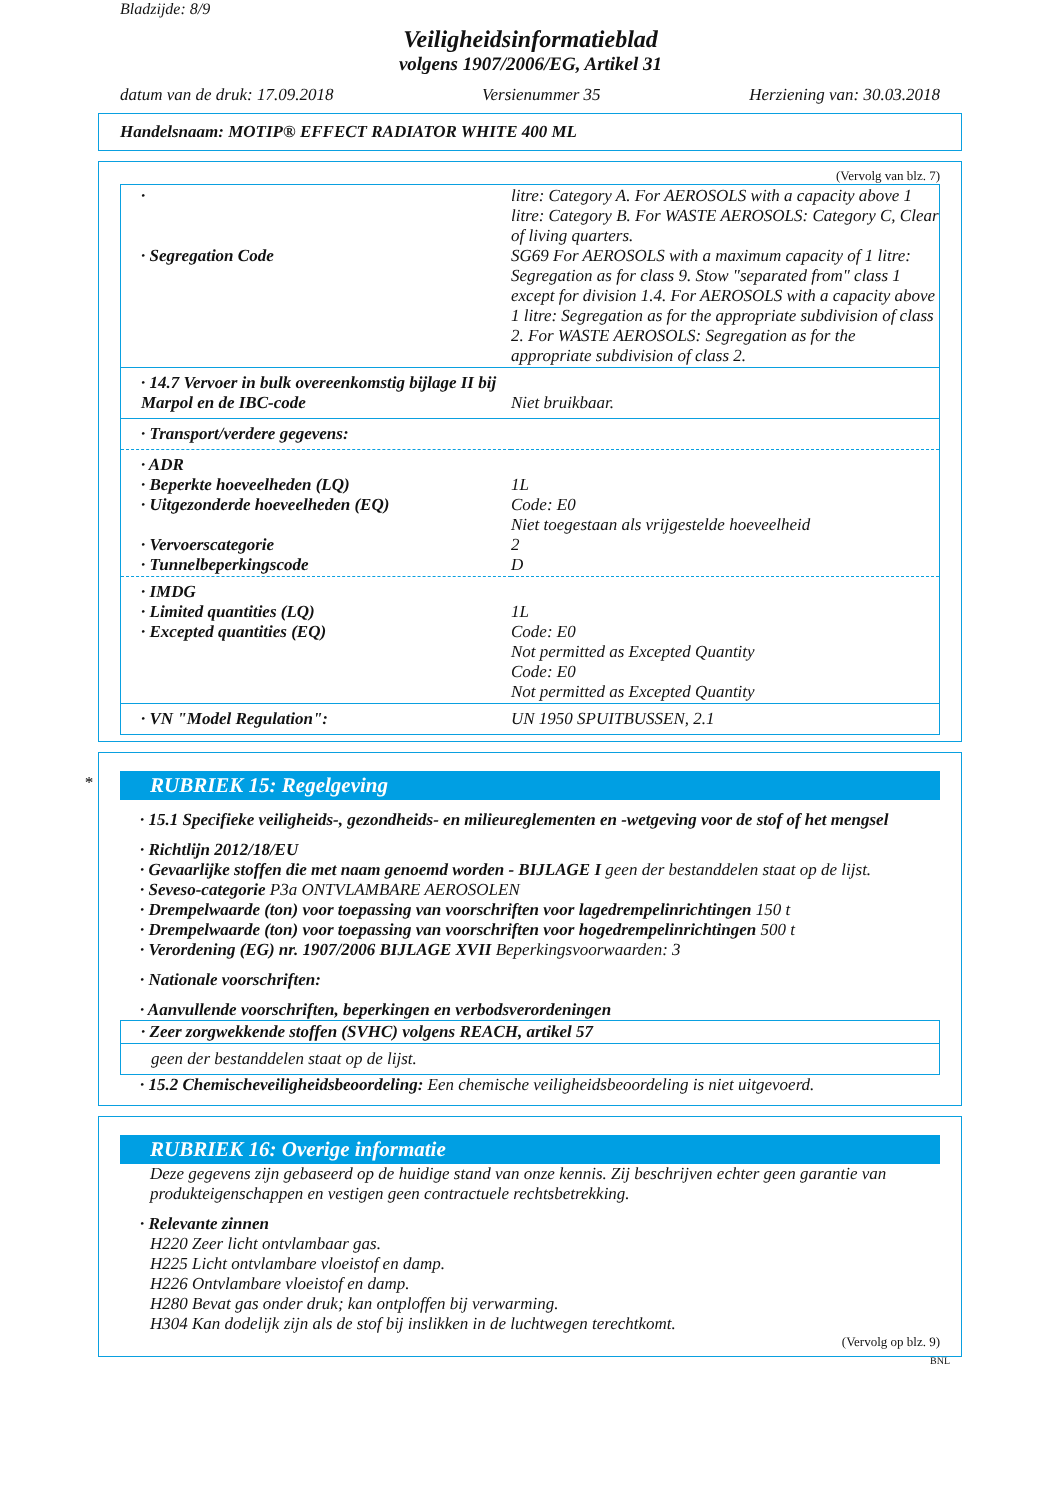Bladzijde: 8/9
Veiligheidsinformatieblad
volgens 1907/2006/EG, Artikel 31
datum van de druk: 17.09.2018 Versienummer 35 Herziening van: 30.03.2018
Handelsnaam: MOTIP® EFFECT RADIATOR WHITE 400 ML
(Vervolg van blz. 7)
| · · Segregation Code | litre: Category A. For AEROSOLS with a capacity above 1 litre: Category B. For WASTE AEROSOLS: Category C, Clear of living quarters. SG69 For AEROSOLS with a maximum capacity of 1 litre: Segregation as for class 9. Stow "separated from" class 1 except for division 1.4. For AEROSOLS with a capacity above 1 litre: Segregation as for the appropriate subdivision of class 2. For WASTE AEROSOLS: Segregation as for the appropriate subdivision of class 2. |
| · 14.7 Vervoer in bulk overeenkomstig bijlage II bij Marpol en de IBC-code | Niet bruikbaar. |
| · Transport/verdere gegevens: | |
| · ADR · Beperkte hoeveelheden (LQ) · Uitgezonderde hoeveelheden (EQ) · Vervoerscategorie · Tunnelbeperkingscode | 1L Code: E0 Niet toegestaan als vrijgestelde hoeveelheid 2 D |
| · IMDG · Limited quantities (LQ) · Excepted quantities (EQ) | 1L Code: E0 Not permitted as Excepted Quantity Code: E0 Not permitted as Excepted Quantity |
| · VN "Model Regulation": | UN 1950 SPUITBUSSEN, 2.1 |
*
RUBRIEK 15: Regelgeving
· 15.1 Specifieke veiligheids-, gezondheids- en milieureglementen en -wetgeving voor de stof of het mengsel
· Richtlijn 2012/18/EU
· Gevaarlijke stoffen die met naam genoemd worden - BIJLAGE I geen der bestanddelen staat op de lijst.
· Seveso-categorie P3a ONTVLAMBARE AEROSOLEN
· Drempelwaarde (ton) voor toepassing van voorschriften voor lagedrempelinrichtingen 150 t
· Drempelwaarde (ton) voor toepassing van voorschriften voor hogedrempelinrichtingen 500 t
· Verordening (EG) nr. 1907/2006 BIJLAGE XVII Beperkingsvoorwaarden: 3
· Nationale voorschriften:
· Aanvullende voorschriften, beperkingen en verbodsverordeningen
| · Zeer zorgwekkende stoffen (SVHC) volgens REACH, artikel 57 |
| geen der bestanddelen staat op de lijst. |
· 15.2 Chemischeveiligheidsbeoordeling: Een chemische veiligheidsbeoordeling is niet uitgevoerd.
RUBRIEK 16: Overige informatie
Deze gegevens zijn gebaseerd op de huidige stand van onze kennis. Zij beschrijven echter geen garantie van produkteigenschappen en vestigen geen contractuele rechtsbetrekking.
· Relevante zinnen
H220 Zeer licht ontvlambaar gas.
H225 Licht ontvlambare vloeistof en damp.
H226 Ontvlambare vloeistof en damp.
H280 Bevat gas onder druk; kan ontploffen bij verwarming.
H304 Kan dodelijk zijn als de stof bij inslikken in de luchtwegen terechtkomt.
(Vervolg op blz. 9)
BNL